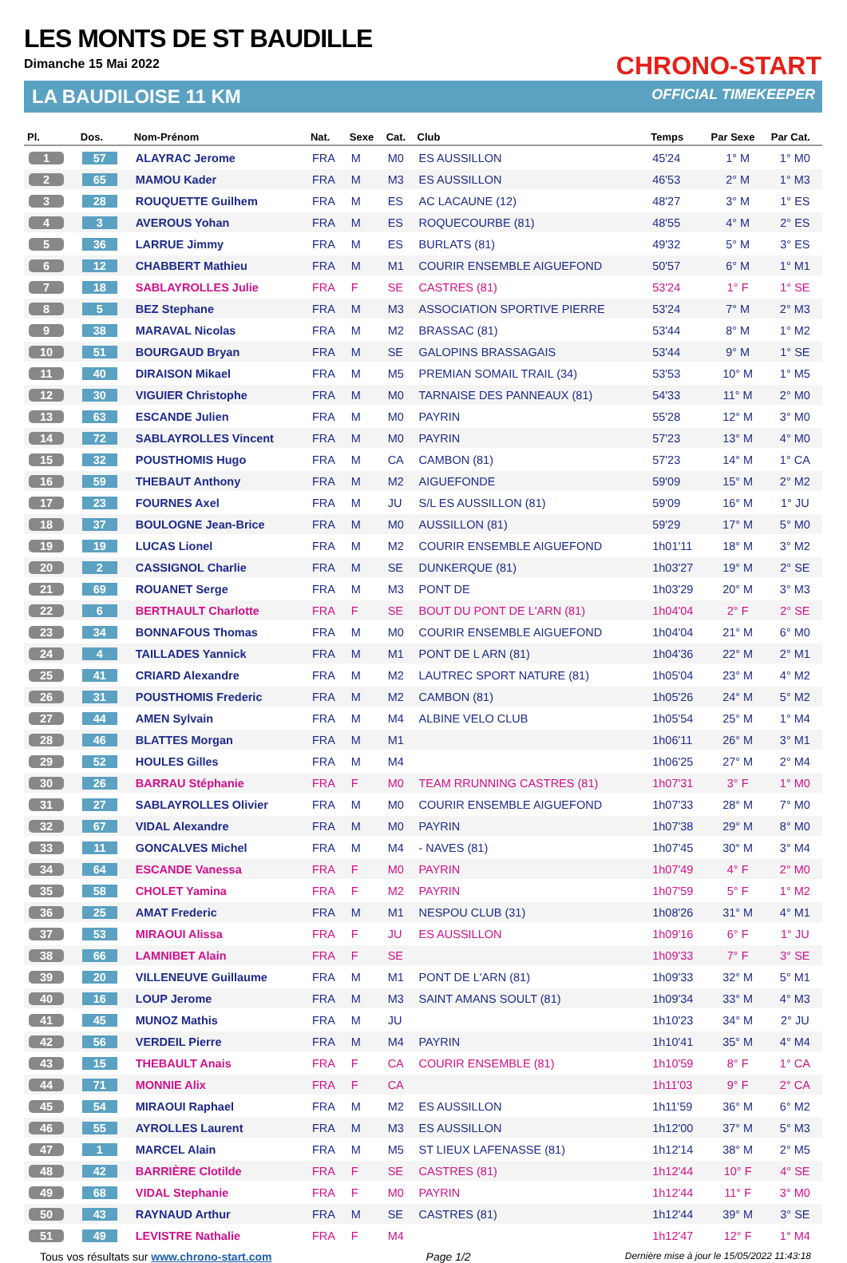LES MONTS DE ST BAUDILLE
Dimanche 15 Mai 2022
LA BAUDILOISE 11 KM
CHRONO-START
OFFICIAL TIMEKEEPER
| Pl. | Dos. | Nom-Prénom | Nat. | Sexe | Cat. | Club | Temps | Par Sexe | Par Cat. |
| --- | --- | --- | --- | --- | --- | --- | --- | --- | --- |
| 1 | 57 | ALAYRAC Jerome | FRA | M | M0 | ES AUSSILLON | 45'24 | 1° M | 1° M0 |
| 2 | 65 | MAMOU Kader | FRA | M | M3 | ES AUSSILLON | 46'53 | 2° M | 1° M3 |
| 3 | 28 | ROUQUETTE Guilhem | FRA | M | ES | AC LACAUNE (12) | 48'27 | 3° M | 1° ES |
| 4 | 3 | AVEROUS Yohan | FRA | M | ES | ROQUECOURBE (81) | 48'55 | 4° M | 2° ES |
| 5 | 36 | LARRUE Jimmy | FRA | M | ES | BURLATS (81) | 49'32 | 5° M | 3° ES |
| 6 | 12 | CHABBERT Mathieu | FRA | M | M1 | COURIR ENSEMBLE AIGUEFOND | 50'57 | 6° M | 1° M1 |
| 7 | 18 | SABLAYROLLES Julie | FRA | F | SE | CASTRES (81) | 53'24 | 1° F | 1° SE |
| 8 | 5 | BEZ Stephane | FRA | M | M3 | ASSOCIATION SPORTIVE PIERRE | 53'24 | 7° M | 2° M3 |
| 9 | 38 | MARAVAL Nicolas | FRA | M | M2 | BRASSAC (81) | 53'44 | 8° M | 1° M2 |
| 10 | 51 | BOURGAUD Bryan | FRA | M | SE | GALOPINS BRASSAGAIS | 53'44 | 9° M | 1° SE |
| 11 | 40 | DIRAISON Mikael | FRA | M | M5 | PREMIAN SOMAIL TRAIL (34) | 53'53 | 10° M | 1° M5 |
| 12 | 30 | VIGUIER Christophe | FRA | M | M0 | TARNAISE DES PANNEAUX (81) | 54'33 | 11° M | 2° M0 |
| 13 | 63 | ESCANDE Julien | FRA | M | M0 | PAYRIN | 55'28 | 12° M | 3° M0 |
| 14 | 72 | SABLAYROLLES Vincent | FRA | M | M0 | PAYRIN | 57'23 | 13° M | 4° M0 |
| 15 | 32 | POUSTHOMIS Hugo | FRA | M | CA | CAMBON (81) | 57'23 | 14° M | 1° CA |
| 16 | 59 | THEBAUT Anthony | FRA | M | M2 | AIGUEFONDE | 59'09 | 15° M | 2° M2 |
| 17 | 23 | FOURNES Axel | FRA | M | JU | S/L ES AUSSILLON (81) | 59'09 | 16° M | 1° JU |
| 18 | 37 | BOULOGNE Jean-Brice | FRA | M | M0 | AUSSILLON (81) | 59'29 | 17° M | 5° M0 |
| 19 | 19 | LUCAS Lionel | FRA | M | M2 | COURIR ENSEMBLE AIGUEFOND | 1h01'11 | 18° M | 3° M2 |
| 20 | 2 | CASSIGNOL Charlie | FRA | M | SE | DUNKERQUE (81) | 1h03'27 | 19° M | 2° SE |
| 21 | 69 | ROUANET Serge | FRA | M | M3 | PONT DE | 1h03'29 | 20° M | 3° M3 |
| 22 | 6 | BERTHAULT Charlotte | FRA | F | SE | BOUT DU PONT DE L'ARN (81) | 1h04'04 | 2° F | 2° SE |
| 23 | 34 | BONNAFOUS Thomas | FRA | M | M0 | COURIR ENSEMBLE AIGUEFOND | 1h04'04 | 21° M | 6° M0 |
| 24 | 4 | TAILLADES Yannick | FRA | M | M1 | PONT DE L ARN (81) | 1h04'36 | 22° M | 2° M1 |
| 25 | 41 | CRIARD Alexandre | FRA | M | M2 | LAUTREC SPORT NATURE (81) | 1h05'04 | 23° M | 4° M2 |
| 26 | 31 | POUSTHOMIS Frederic | FRA | M | M2 | CAMBON (81) | 1h05'26 | 24° M | 5° M2 |
| 27 | 44 | AMEN Sylvain | FRA | M | M4 | ALBINE VELO CLUB | 1h05'54 | 25° M | 1° M4 |
| 28 | 46 | BLATTES Morgan | FRA | M | M1 | | 1h06'11 | 26° M | 3° M1 |
| 29 | 52 | HOULES Gilles | FRA | M | M4 | | 1h06'25 | 27° M | 2° M4 |
| 30 | 26 | BARRAU Stéphanie | FRA | F | M0 | TEAM RRUNNING CASTRES (81) | 1h07'31 | 3° F | 1° M0 |
| 31 | 27 | SABLAYROLLES Olivier | FRA | M | M0 | COURIR ENSEMBLE AIGUEFOND | 1h07'33 | 28° M | 7° M0 |
| 32 | 67 | VIDAL Alexandre | FRA | M | M0 | PAYRIN | 1h07'38 | 29° M | 8° M0 |
| 33 | 11 | GONCALVES Michel | FRA | M | M4 | - NAVES (81) | 1h07'45 | 30° M | 3° M4 |
| 34 | 64 | ESCANDE Vanessa | FRA | F | M0 | PAYRIN | 1h07'49 | 4° F | 2° M0 |
| 35 | 58 | CHOLET Yamina | FRA | F | M2 | PAYRIN | 1h07'59 | 5° F | 1° M2 |
| 36 | 25 | AMAT Frederic | FRA | M | M1 | NESPOU CLUB (31) | 1h08'26 | 31° M | 4° M1 |
| 37 | 53 | MIRAOUI Alissa | FRA | F | JU | ES AUSSILLON | 1h09'16 | 6° F | 1° JU |
| 38 | 66 | LAMNIBET Alain | FRA | F | SE | | 1h09'33 | 7° F | 3° SE |
| 39 | 20 | VILLENEUVE Guillaume | FRA | M | M1 | PONT DE L'ARN (81) | 1h09'33 | 32° M | 5° M1 |
| 40 | 16 | LOUP Jerome | FRA | M | M3 | SAINT AMANS SOULT (81) | 1h09'34 | 33° M | 4° M3 |
| 41 | 45 | MUNOZ Mathis | FRA | M | JU | | 1h10'23 | 34° M | 2° JU |
| 42 | 56 | VERDEIL Pierre | FRA | M | M4 | PAYRIN | 1h10'41 | 35° M | 4° M4 |
| 43 | 15 | THEBAULT Anais | FRA | F | CA | COURIR ENSEMBLE (81) | 1h10'59 | 8° F | 1° CA |
| 44 | 71 | MONNIE Alix | FRA | F | CA | | 1h11'03 | 9° F | 2° CA |
| 45 | 54 | MIRAOUI Raphael | FRA | M | M2 | ES AUSSILLON | 1h11'59 | 36° M | 6° M2 |
| 46 | 55 | AYROLLES Laurent | FRA | M | M3 | ES AUSSILLON | 1h12'00 | 37° M | 5° M3 |
| 47 | 1 | MARCEL Alain | FRA | M | M5 | ST LIEUX LAFENASSE (81) | 1h12'14 | 38° M | 2° M5 |
| 48 | 42 | BARRIÈRE Clotilde | FRA | F | SE | CASTRES (81) | 1h12'44 | 10° F | 4° SE |
| 49 | 68 | VIDAL Stephanie | FRA | F | M0 | PAYRIN | 1h12'44 | 11° F | 3° M0 |
| 50 | 43 | RAYNAUD Arthur | FRA | M | SE | CASTRES (81) | 1h12'44 | 39° M | 3° SE |
| 51 | 49 | LEVISTRE Nathalie | FRA | F | M4 | | 1h12'47 | 12° F | 1° M4 |
Tous vos résultats sur www.chrono-start.com Page 1/2 Dernière mise à jour le 15/05/2022 11:43:18